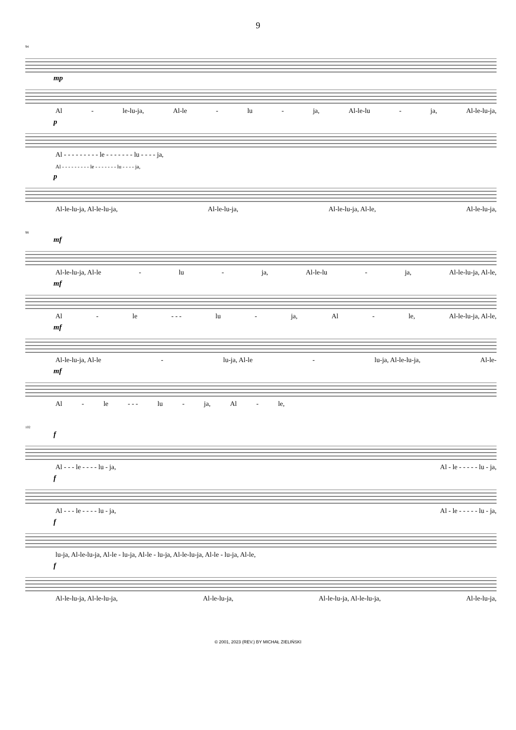9
94
mp
Al - le-lu-ja, Al-le - lu - ja, Al-le-lu - ja, Al-le-lu-ja,
p
Al - - - - - - - - - le - - - - - - - lu - - - - ja,
Al - - - - - - - - - le - - - - - - - lu - - - - ja,
p
Al-le-lu-ja, Al-le-lu-ja, Al-le-lu-ja, Al-le-lu-ja, Al-le, Al-le-lu-ja,
98
mf
Al-le-lu-ja, Al-le - lu - ja, Al-le-lu - ja, Al-le-lu-ja, Al-le,
mf
Al - le - - - lu - ja, Al - le, Al-le-lu-ja, Al-le,
mf
Al-le-lu-ja, Al-le - lu-ja, Al-le - lu-ja, Al-le-lu-ja, Al-le-
mf
Al - le - - - lu - ja, Al - le,
102
f
Al - - - le - - - - lu - ja, Al - le - - - - - lu - ja,
f
Al - - - le - - - - lu - ja, Al - le - - - - - lu - ja,
f
lu-ja, Al-le-lu-ja, Al-le - lu-ja, Al-le - lu-ja, Al-le-lu-ja, Al-le - lu-ja, Al-le,
f
Al-le-lu-ja, Al-le-lu-ja, Al-le-lu-ja, Al-le-lu-ja, Al-le-lu-ja, Al-le-lu-ja,
© 2001, 2023 (REV.) BY MICHAŁ ZIELIŃSKI